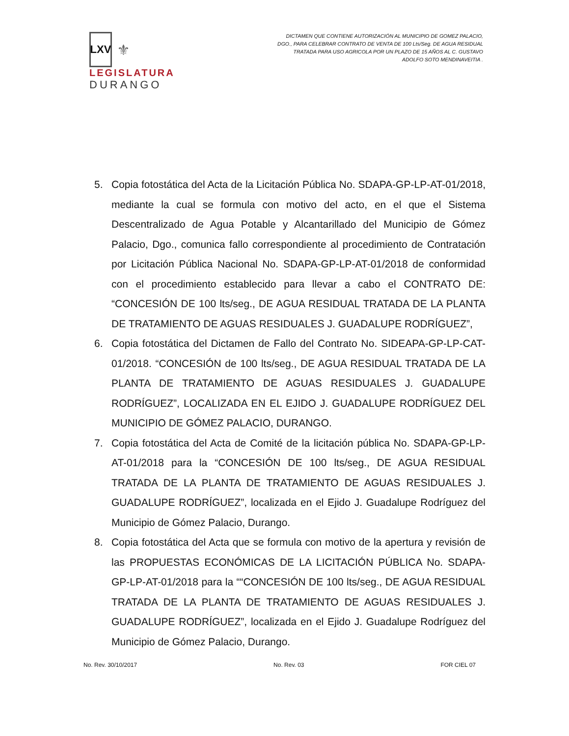LXV
⚜
LEGISLATURA
DURANGO
DICTAMEN QUE CONTIENE AUTORIZACIÓN AL MUNICIPIO DE GOMEZ PALACIO, DGO., PARA CELEBRAR CONTRATO DE VENTA DE 100 Lts/Seg. DE AGUA RESIDUAL TRATADA PARA USO AGRICOLA POR UN PLAZO DE 15 AÑOS AL C. GUSTAVO ADOLFO SOTO MENDINAVEITIA .
5. Copia fotostática del Acta de la Licitación Pública No. SDAPA-GP-LP-AT-01/2018, mediante la cual se formula con motivo del acto, en el que el Sistema Descentralizado de Agua Potable y Alcantarillado del Municipio de Gómez Palacio, Dgo., comunica fallo correspondiente al procedimiento de Contratación por Licitación Pública Nacional No. SDAPA-GP-LP-AT-01/2018 de conformidad con el procedimiento establecido para llevar a cabo el CONTRATO DE: “CONCESIÓN DE 100 lts/seg., DE AGUA RESIDUAL TRATADA DE LA PLANTA DE TRATAMIENTO DE AGUAS RESIDUALES J. GUADALUPE RODRÍGUEZ”,
6. Copia fotostática del Dictamen de Fallo del Contrato No. SIDEAPA-GP-LP-CAT-01/2018. “CONCESIÓN de 100 lts/seg., DE AGUA RESIDUAL TRATADA DE LA PLANTA DE TRATAMIENTO DE AGUAS RESIDUALES J. GUADALUPE RODRÍGUEZ”, LOCALIZADA EN EL EJIDO J. GUADALUPE RODRÍGUEZ DEL MUNICIPIO DE GÓMEZ PALACIO, DURANGO.
7. Copia fotostática del Acta de Comité de la licitación pública No. SDAPA-GP-LP-AT-01/2018 para la “CONCESIÓN DE 100 lts/seg., DE AGUA RESIDUAL TRATADA DE LA PLANTA DE TRATAMIENTO DE AGUAS RESIDUALES J. GUADALUPE RODRÍGUEZ”, localizada en el Ejido J. Guadalupe Rodríguez del Municipio de Gómez Palacio, Durango.
8. Copia fotostática del Acta que se formula con motivo de la apertura y revisión de las PROPUESTAS ECONÓMICAS DE LA LICITACIÓN PÚBLICA No. SDAPA-GP-LP-AT-01/2018 para la ““CONCESIÓN DE 100 lts/seg., DE AGUA RESIDUAL TRATADA DE LA PLANTA DE TRATAMIENTO DE AGUAS RESIDUALES J. GUADALUPE RODRÍGUEZ”, localizada en el Ejido J. Guadalupe Rodríguez del Municipio de Gómez Palacio, Durango.
No. Rev. 30/10/2017 No. Rev. 03 FOR CIEL 07